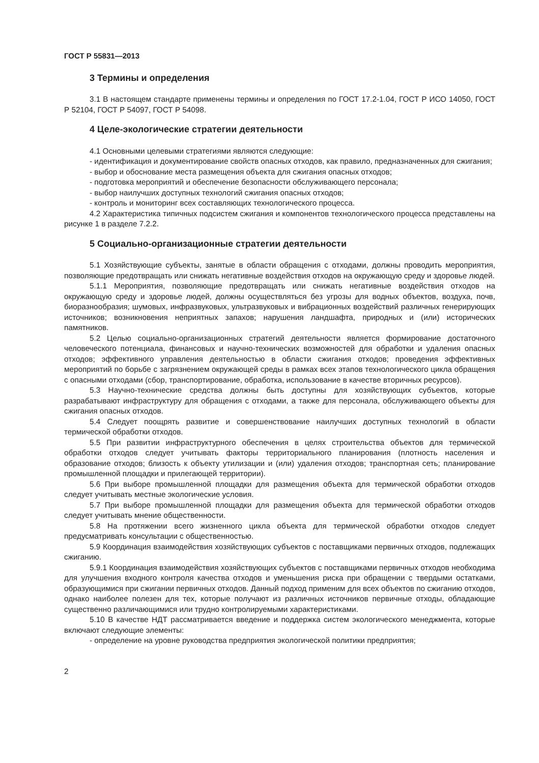ГОСТ Р 55831—2013
3 Термины и определения
3.1 В настоящем стандарте применены термины и определения по ГОСТ 17.2-1.04, ГОСТ Р ИСО 14050, ГОСТ Р 52104, ГОСТ Р 54097, ГОСТ Р 54098.
4 Целе-экологические стратегии деятельности
4.1 Основными целевыми стратегиями являются следующие:
- идентификация и документирование свойств опасных отходов, как правило, предназначенных для сжигания;
- выбор и обоснование места размещения объекта для сжигания опасных отходов;
- подготовка мероприятий и обеспечение безопасности обслуживающего персонала;
- выбор наилучших доступных технологий сжигания опасных отходов;
- контроль и мониторинг всех составляющих технологического процесса.
4.2 Характеристика типичных подсистем сжигания и компонентов технологического процесса представлены на рисунке 1 в разделе 7.2.2.
5 Социально-организационные стратегии деятельности
5.1 Хозяйствующие субъекты, занятые в области обращения с отходами, должны проводить мероприятия, позволяющие предотвращать или снижать негативные воздействия отходов на окружающую среду и здоровье людей.
5.1.1 Мероприятия, позволяющие предотвращать или снижать негативные воздействия отходов на окружающую среду и здоровье людей, должны осуществляться без угрозы для водных объектов, воздуха, почв, биоразнообразия; шумовых, инфразвуковых, ультразвуковых и вибрационных воздействий различных генерирующих источников; возникновения неприятных запахов; нарушения ландшафта, природных и (или) исторических памятников.
5.2 Целью социально-организационных стратегий деятельности является формирование достаточного человеческого потенциала, финансовых и научно-технических возможностей для обработки и удаления опасных отходов; эффективного управления деятельностью в области сжигания отходов; проведения эффективных мероприятий по борьбе с загрязнением окружающей среды в рамках всех этапов технологического цикла обращения с опасными отходами (сбор, транспортирование, обработка, использование в качестве вторичных ресурсов).
5.3 Научно-технические средства должны быть доступны для хозяйствующих субъектов, которые разрабатывают инфраструктуру для обращения с отходами, а также для персонала, обслуживающего объекты для сжигания опасных отходов.
5.4 Следует поощрять развитие и совершенствование наилучших доступных технологий в области термической обработки отходов.
5.5 При развитии инфраструктурного обеспечения в целях строительства объектов для термической обработки отходов следует учитывать факторы территориального планирования (плотность населения и образование отходов; близость к объекту утилизации и (или) удаления отходов; транспортная сеть; планирование промышленной площадки и прилегающей территории).
5.6 При выборе промышленной площадки для размещения объекта для термической обработки отходов следует учитывать местные экологические условия.
5.7 При выборе промышленной площадки для размещения объекта для термической обработки отходов следует учитывать мнение общественности.
5.8 На протяжении всего жизненного цикла объекта для термической обработки отходов следует предусматривать консультации с общественностью.
5.9 Координация взаимодействия хозяйствующих субъектов с поставщиками первичных отходов, подлежащих сжиганию.
5.9.1 Координация взаимодействия хозяйствующих субъектов с поставщиками первичных отходов необходима для улучшения входного контроля качества отходов и уменьшения риска при обращении с твердыми остатками, образующимися при сжигании первичных отходов. Данный подход применим для всех объектов по сжиганию отходов, однако наиболее полезен для тех, которые получают из различных источников первичные отходы, обладающие существенно различающимися или трудно контролируемыми характеристиками.
5.10 В качестве НДТ рассматривается введение и поддержка систем экологического менеджмента, которые включают следующие элементы:
- определение на уровне руководства предприятия экологической политики предприятия;
2